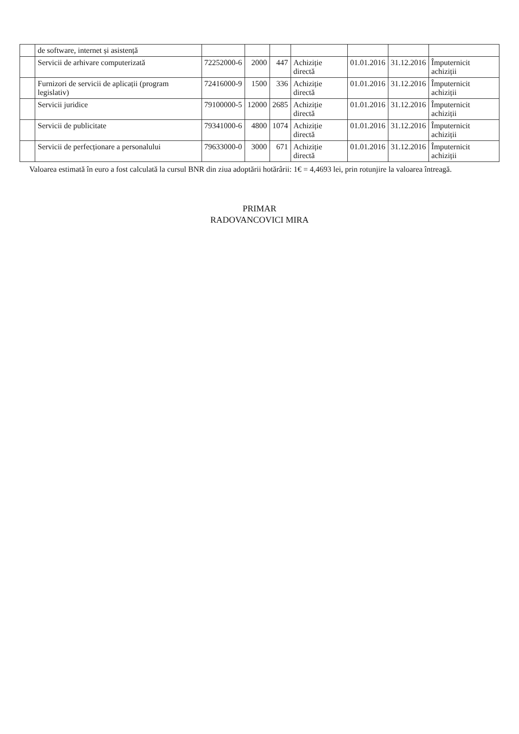| | de software, internet și asistență | | | | | | | |
| | Servicii de arhivare computerizată | 72252000-6 | 2000 | 447 | Achiziție directă | 01.01.2016 | 31.12.2016 | Împuternicit achiziții |
| | Furnizori de servicii de aplicații (program legislativ) | 72416000-9 | 1500 | 336 | Achiziție directă | 01.01.2016 | 31.12.2016 | Împuternicit achiziții |
| | Servicii juridice | 79100000-5 | 12000 | 2685 | Achiziție directă | 01.01.2016 | 31.12.2016 | Împuternicit achiziții |
| | Servicii de publicitate | 79341000-6 | 4800 | 1074 | Achiziție directă | 01.01.2016 | 31.12.2016 | Împuternicit achiziții |
| | Servicii de perfecționare a personalului | 79633000-0 | 3000 | 671 | Achiziție directă | 01.01.2016 | 31.12.2016 | Împuternicit achiziții |
Valoarea estimată în euro a fost calculată la cursul BNR din ziua adoptării hotărârii: 1€ = 4,4693 lei, prin rotunjire la valoarea întreagă.
PRIMAR
RADOVANCOVICI MIRA